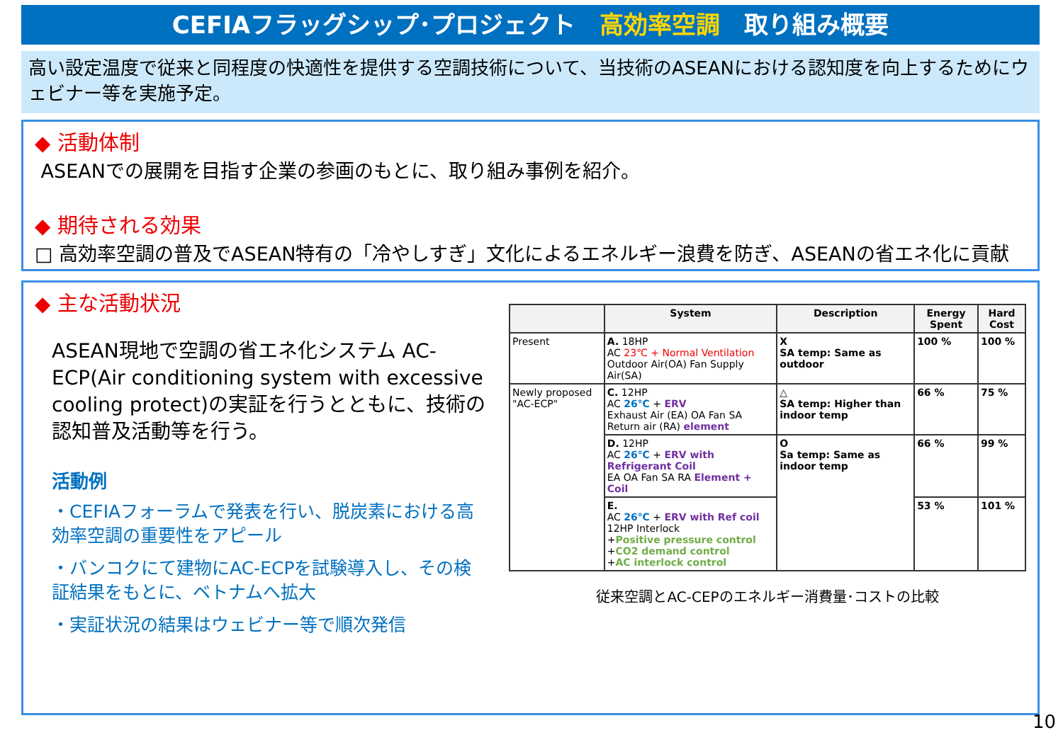CEFIAフラッグシップ･プロジェクト　高効率空調　取り組み概要
高い設定温度で従来と同程度の快適性を提供する空調技術について、当技術のASEANにおける認知度を向上するためにウェビナー等を実施予定。
◆ 活動体制
ASEANでの展開を目指す企業の参画のもとに、取り組み事例を紹介。
◆ 期待される効果
□ 高効率空調の普及でASEAN特有の「冷やしすぎ」文化によるエネルギー浪費を防ぎ、ASEANの省エネ化に貢献
◆ 主な活動状況
ASEAN現地で空調の省エネ化システム AC-ECP(Air conditioning system with excessive cooling protect)の実証を行うとともに、技術の認知普及活動等を行う。
活動例
・CEFIAフォーラムで発表を行い、脱炭素における高効率空調の重要性をアピール
・バンコクにて建物にAC-ECPを試験導入し、その検証結果をもとに、ベトナムへ拡大
・実証状況の結果はウェビナー等で順次発信
| | System | Description | Energy Spent | Hard Cost |
| --- | --- | --- | --- | --- |
| Present | A. 18HP AC 23℃ + Normal Ventilation Outdoor Air(OA) Fan Supply Air(SA) | X SA temp: Same as outdoor | 100 % | 100 % |
| Newly proposed "AC-ECP" | C. 12HP AC 26℃ + ERV Exhaust Air (EA) OA Fan SA Return air (RA) element | △ SA temp: Higher than indoor temp | 66 % | 75 % |
| | D. 12HP AC 26℃ + ERV with Refrigerant Coil EA OA Fan SA RA Element + Coil | O Sa temp: Same as indoor temp | 66 % | 99 % |
| | E. AC 26℃ + ERV with Ref coil 12HP Interlock + Positive pressure control + CO2 demand control + AC interlock control | | 53 % | 101 % |
従来空調とAC-CEPのエネルギー消費量･コストの比較
10